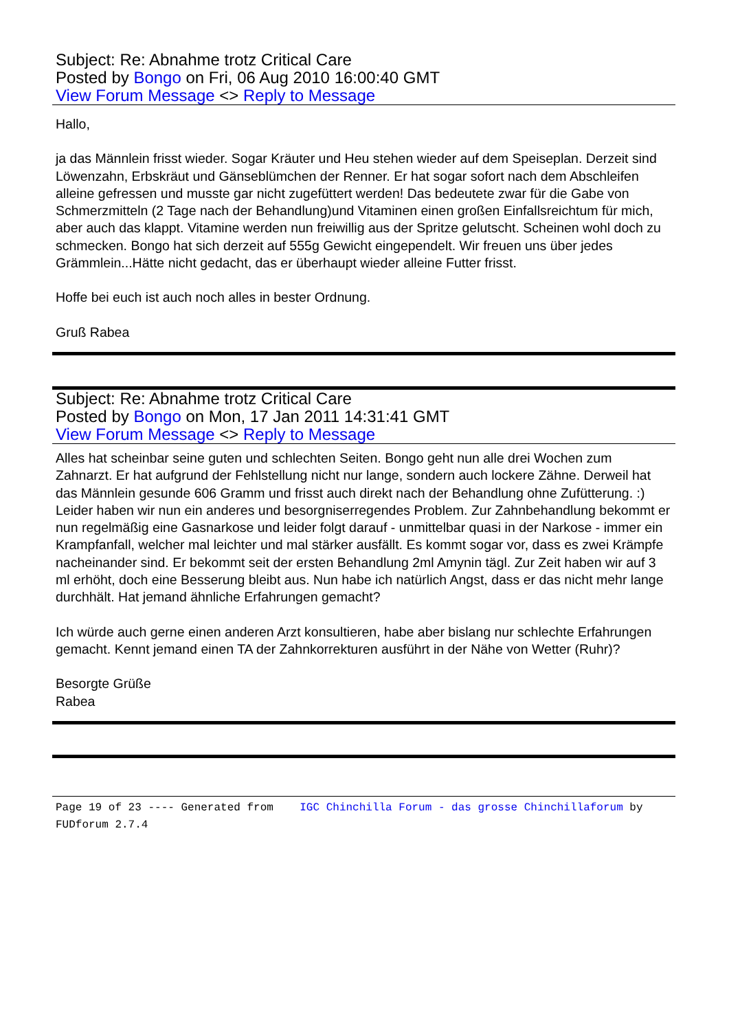Subject: Re: Abnahme trotz Critical Care
Posted by Bongo on Fri, 06 Aug 2010 16:00:40 GMT
View Forum Message <> Reply to Message
Hallo,
ja das Männlein frisst wieder. Sogar Kräuter und Heu stehen wieder auf dem Speiseplan. Derzeit sind Löwenzahn, Erbskräut und Gänseblümchen der Renner. Er hat sogar sofort nach dem Abschleifen alleine gefressen und musste gar nicht zugefüttert werden! Das bedeutete zwar für die Gabe von Schmerzmitteln (2 Tage nach der Behandlung)und Vitaminen einen großen Einfallsreichtum für mich, aber auch das klappt. Vitamine werden nun freiwillig aus der Spritze gelutscht. Scheinen wohl doch zu schmecken. Bongo hat sich derzeit auf 555g Gewicht eingependelt. Wir freuen uns über jedes Grämmlein...Hätte nicht gedacht, das er überhaupt wieder alleine Futter frisst.
Hoffe bei euch ist auch noch alles in bester Ordnung.
Gruß Rabea
Subject: Re: Abnahme trotz Critical Care
Posted by Bongo on Mon, 17 Jan 2011 14:31:41 GMT
View Forum Message <> Reply to Message
Alles hat scheinbar seine guten und schlechten Seiten. Bongo geht nun alle drei Wochen zum Zahnarzt. Er hat aufgrund der Fehlstellung nicht nur lange, sondern auch lockere Zähne. Derweil hat das Männlein gesunde 606 Gramm und frisst auch direkt nach der Behandlung ohne Zufütterung. :) Leider haben wir nun ein anderes und besorgniserregendes Problem. Zur Zahnbehandlung bekommt er nun regelmäßig eine Gasnarkose und leider folgt darauf - unmittelbar quasi in der Narkose - immer ein Krampfanfall, welcher mal leichter und mal stärker ausfällt. Es kommt sogar vor, dass es zwei Krämpfe nacheinander sind. Er bekommt seit der ersten Behandlung 2ml Amynin tägl. Zur Zeit haben wir auf 3 ml erhöht, doch eine Besserung bleibt aus. Nun habe ich natürlich Angst, dass er das nicht mehr lange durchhält. Hat jemand ähnliche Erfahrungen gemacht?
Ich würde auch gerne einen anderen Arzt konsultieren, habe aber bislang nur schlechte Erfahrungen gemacht. Kennt jemand einen TA der Zahnkorrekturen ausführt in der Nähe von Wetter (Ruhr)?
Besorgte Grüße
Rabea
Page 19 of 23 ---- Generated from IGC Chinchilla Forum - das grosse Chinchillaforum by FUDforum 2.7.4